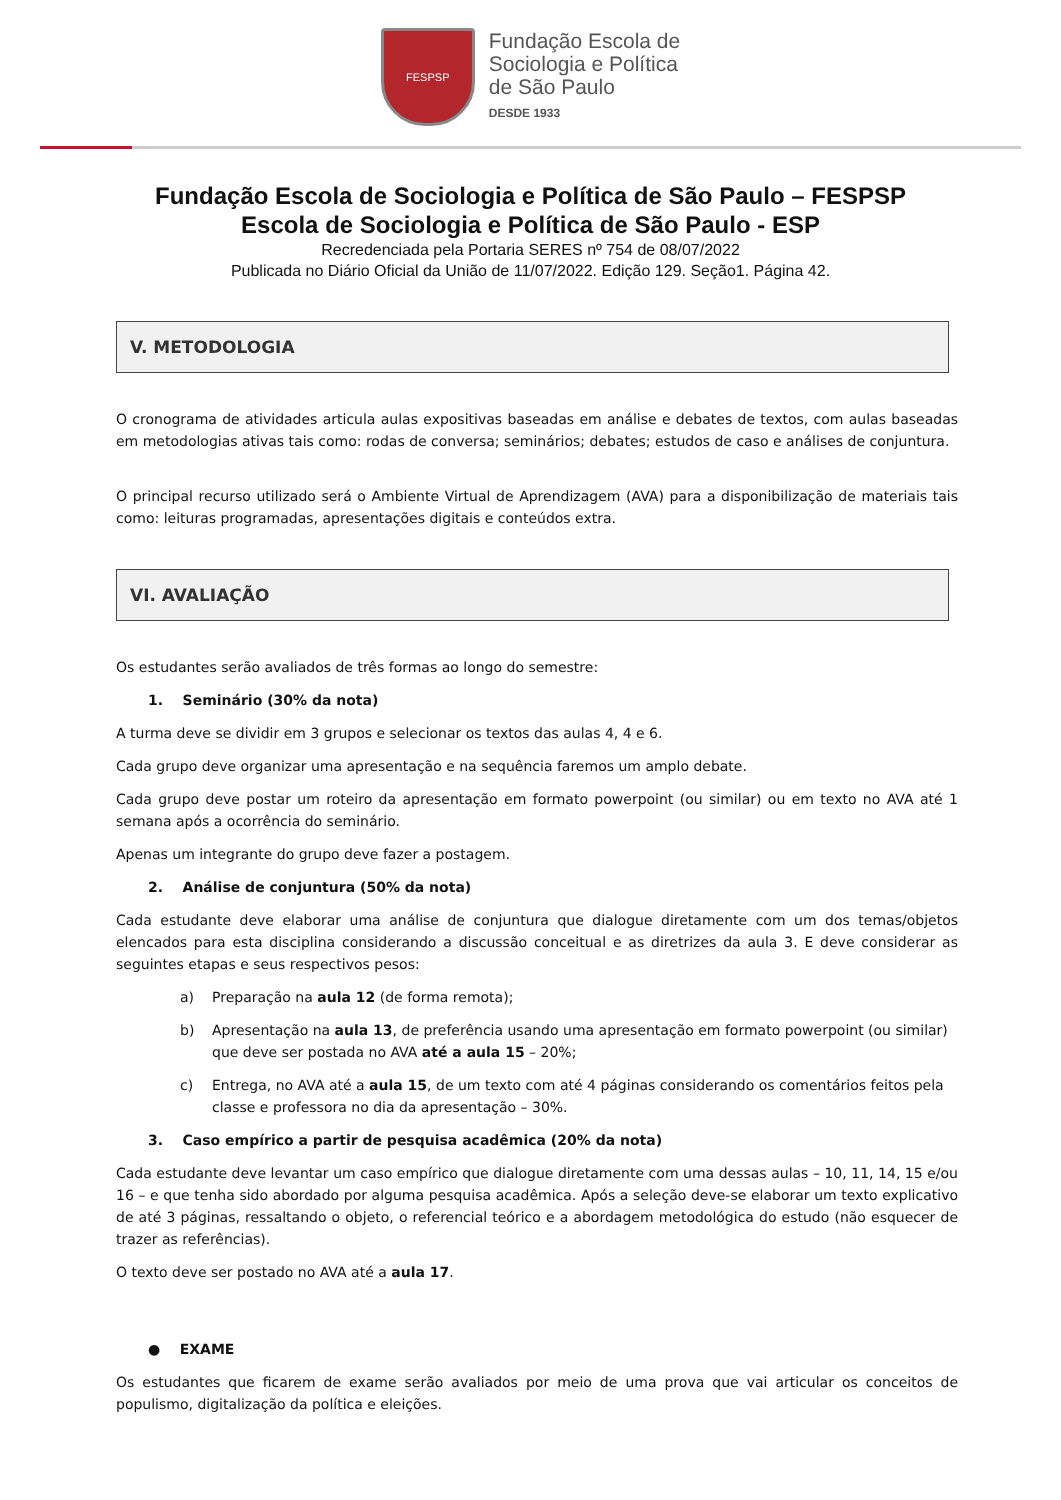FESPSP
Fundação Escola de
Sociologia e Política
de São Paulo
DESDE 1933
Fundação Escola de Sociologia e Política de São Paulo – FESPSP
Escola de Sociologia e Política de São Paulo - ESP
Recredenciada pela Portaria SERES nº 754 de 08/07/2022
Publicada no Diário Oficial da União de 11/07/2022. Edição 129. Seção1. Página 42.
V. METODOLOGIA
O cronograma de atividades articula aulas expositivas baseadas em análise e debates de textos, com aulas baseadas em metodologias ativas tais como: rodas de conversa; seminários; debates; estudos de caso e análises de conjuntura.
O principal recurso utilizado será o Ambiente Virtual de Aprendizagem (AVA) para a disponibilização de materiais tais como: leituras programadas, apresentações digitais e conteúdos extra.
VI. AVALIAÇÃO
Os estudantes serão avaliados de três formas ao longo do semestre:
1. Seminário (30% da nota)
A turma deve se dividir em 3 grupos e selecionar os textos das aulas 4, 4 e 6.
Cada grupo deve organizar uma apresentação e na sequência faremos um amplo debate.
Cada grupo deve postar um roteiro da apresentação em formato powerpoint (ou similar) ou em texto no AVA até 1 semana após a ocorrência do seminário.
Apenas um integrante do grupo deve fazer a postagem.
2. Análise de conjuntura (50% da nota)
Cada estudante deve elaborar uma análise de conjuntura que dialogue diretamente com um dos temas/objetos elencados para esta disciplina considerando a discussão conceitual e as diretrizes da aula 3. E deve considerar as seguintes etapas e seus respectivos pesos:
a) Preparação na aula 12 (de forma remota);
b) Apresentação na aula 13, de preferência usando uma apresentação em formato powerpoint (ou similar) que deve ser postada no AVA até a aula 15 – 20%;
c) Entrega, no AVA até a aula 15, de um texto com até 4 páginas considerando os comentários feitos pela classe e professora no dia da apresentação – 30%.
3. Caso empírico a partir de pesquisa acadêmica (20% da nota)
Cada estudante deve levantar um caso empírico que dialogue diretamente com uma dessas aulas – 10, 11, 14, 15 e/ou 16 – e que tenha sido abordado por alguma pesquisa acadêmica. Após a seleção deve-se elaborar um texto explicativo de até 3 páginas, ressaltando o objeto, o referencial teórico e a abordagem metodológica do estudo (não esquecer de trazer as referências).
O texto deve ser postado no AVA até a aula 17.
● EXAME
Os estudantes que ficarem de exame serão avaliados por meio de uma prova que vai articular os conceitos de populismo, digitalização da política e eleições.